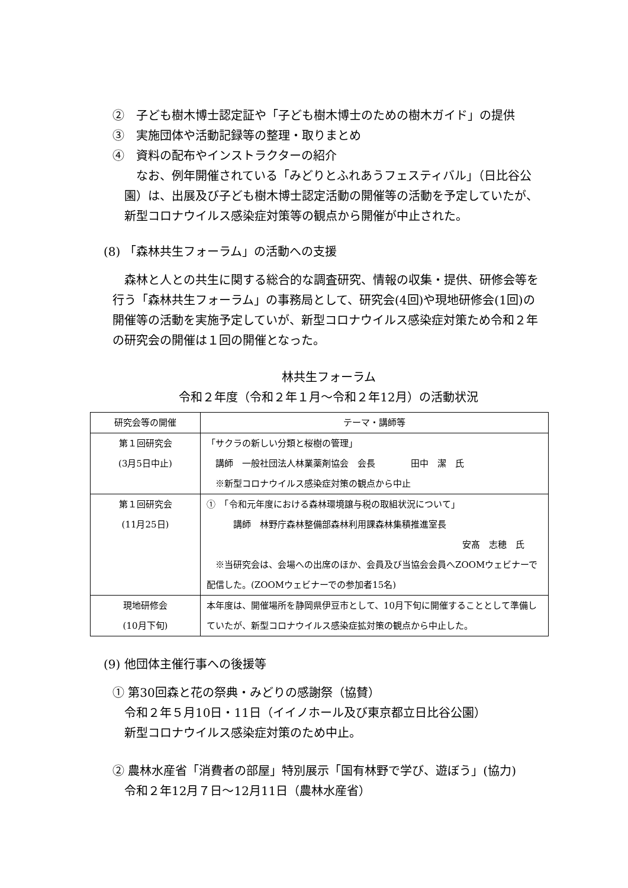②　子ども樹木博士認定証や「子ども樹木博士のための樹木ガイド」の提供
③　実施団体や活動記録等の整理・取りまとめ
④　資料の配布やインストラクターの紹介
　なお、例年開催されている「みどりとふれあうフェスティバル」（日比谷公園）は、出展及び子ども樹木博士認定活動の開催等の活動を予定していたが、新型コロナウイルス感染症対策等の観点から開催が中止された。
(8) 「森林共生フォーラム」の活動への支援
　森林と人との共生に関する総合的な調査研究、情報の収集・提供、研修会等を行う「森林共生フォーラム」の事務局として、研究会(4回)や現地研修会(1回)の開催等の活動を実施予定していが、新型コロナウイルス感染症対策ため令和２年の研究会の開催は１回の開催となった。
林共生フォーラム
令和２年度（令和２年１月～令和２年12月）の活動状況
| 研究会等の開催 | テーマ・講師等 |
| --- | --- |
| 第１回研究会 (3月5日中止) | 「サクラの新しい分類と桜樹の管理」 講師 一般社団法人林業薬剤協会 会長 田中 潔 氏 ※新型コロナウイルス感染症対策の観点から中止 |
| 第１回研究会 (11月25日) | ① 「令和元年度における森林環境譲与税の取組状況について」 講師 林野庁森林整備部森林利用課森林集積推進室長 安髙 志穂 氏 ※当研究会は、会場への出席のほか、会員及び当協会会員へZOOMウェビナーで配信した。(ZOOMウェビナーでの参加者15名) |
| 現地研修会 (10月下旬) | 本年度は、開催場所を静岡県伊豆市として、10月下旬に開催することとして準備していたが、新型コロナウイルス感染症拡対策の観点から中止した。 |
(9) 他団体主催行事への後援等
① 第30回森と花の祭典・みどりの感謝祭（協賛）
令和２年５月10日・11日（イイノホール及び東京都立日比谷公園）
新型コロナウイルス感染症対策のため中止。
② 農林水産省「消費者の部屋」特別展示「国有林野で学び、遊ぼう」(協力)
令和２年12月７日～12月11日（農林水産省）